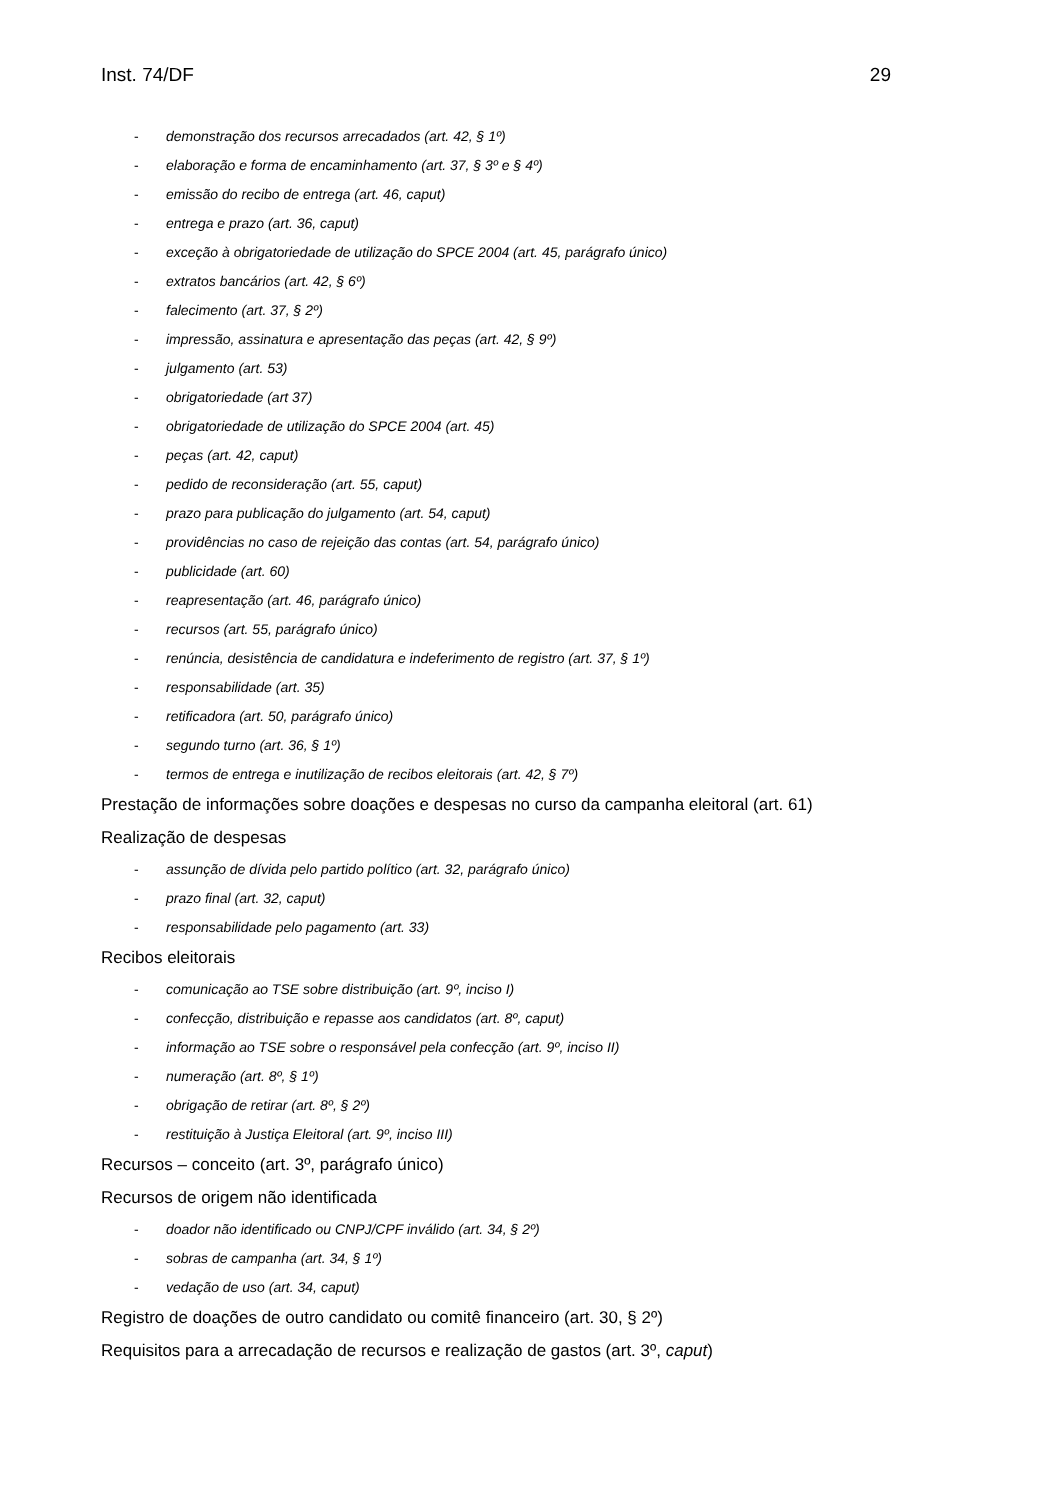Inst. 74/DF 29
- demonstração dos recursos arrecadados (art. 42, § 1º)
- elaboração e forma de encaminhamento (art. 37, § 3º e § 4º)
- emissão do recibo de entrega (art. 46, caput)
- entrega e prazo (art. 36, caput)
- exceção à obrigatoriedade de utilização do SPCE 2004 (art. 45, parágrafo único)
- extratos bancários (art. 42, § 6º)
- falecimento (art. 37, § 2º)
- impressão, assinatura e apresentação das peças (art. 42, § 9º)
- julgamento (art. 53)
- obrigatoriedade (art 37)
- obrigatoriedade de utilização do SPCE 2004 (art. 45)
- peças (art. 42, caput)
- pedido de reconsideração (art. 55, caput)
- prazo para publicação do julgamento (art. 54, caput)
- providências no caso de rejeição das contas (art. 54, parágrafo único)
- publicidade (art. 60)
- reapresentação (art. 46, parágrafo único)
- recursos (art. 55, parágrafo único)
- renúncia, desistência de candidatura e indeferimento de registro (art. 37, § 1º)
- responsabilidade (art. 35)
- retificadora (art. 50, parágrafo único)
- segundo turno (art. 36, § 1º)
- termos de entrega e inutilização de recibos eleitorais (art. 42, § 7º)
Prestação de informações sobre doações e despesas no curso da campanha eleitoral (art. 61)
Realização de despesas
- assunção de dívida pelo partido político (art. 32, parágrafo único)
- prazo final (art. 32, caput)
- responsabilidade pelo pagamento (art. 33)
Recibos eleitorais
- comunicação ao TSE sobre distribuição (art. 9º, inciso I)
- confecção, distribuição e repasse aos candidatos (art. 8º, caput)
- informação ao TSE sobre o responsável pela confecção (art. 9º, inciso II)
- numeração (art. 8º, § 1º)
- obrigação de retirar (art. 8º, § 2º)
- restituição à Justiça Eleitoral (art. 9º, inciso III)
Recursos – conceito (art. 3º, parágrafo único)
Recursos de origem não identificada
- doador não identificado ou CNPJ/CPF inválido (art. 34, § 2º)
- sobras de campanha (art. 34, § 1º)
- vedação de uso (art. 34, caput)
Registro de doações de outro candidato ou comitê financeiro (art. 30, § 2º)
Requisitos para a arrecadação de recursos e realização de gastos (art. 3º, caput)